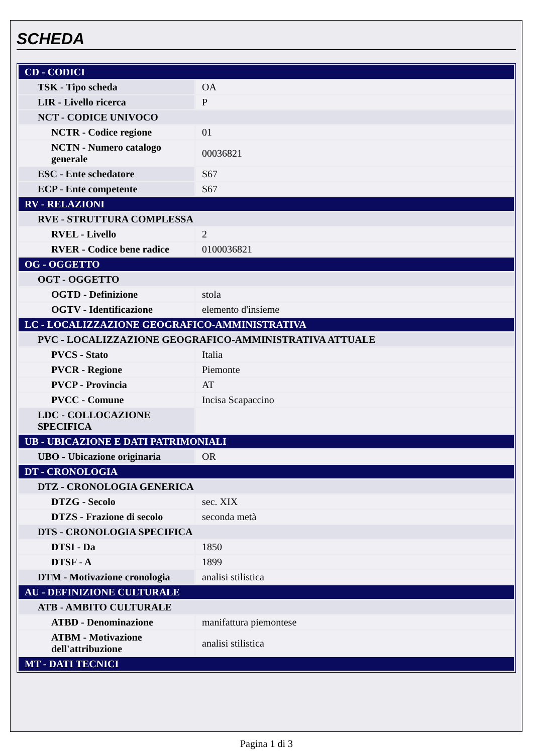SCHEDA
| CD - CODICI | |
| TSK - Tipo scheda | OA |
| LIR - Livello ricerca | P |
| NCT - CODICE UNIVOCO | |
| NCTR - Codice regione | 01 |
| NCTN - Numero catalogo generale | 00036821 |
| ESC - Ente schedatore | S67 |
| ECP - Ente competente | S67 |
| RV - RELAZIONI | |
| RVE - STRUTTURA COMPLESSA | |
| RVEL - Livello | 2 |
| RVER - Codice bene radice | 0100036821 |
| OG - OGGETTO | |
| OGT - OGGETTO | |
| OGTD - Definizione | stola |
| OGTV - Identificazione | elemento d'insieme |
| LC - LOCALIZZAZIONE GEOGRAFICO-AMMINISTRATIVA | |
| PVC - LOCALIZZAZIONE GEOGRAFICO-AMMINISTRATIVA ATTUALE | |
| PVCS - Stato | Italia |
| PVCR - Regione | Piemonte |
| PVCP - Provincia | AT |
| PVCC - Comune | Incisa Scapaccino |
| LDC - COLLOCAZIONE SPECIFICA | |
| UB - UBICAZIONE E DATI PATRIMONIALI | |
| UBO - Ubicazione originaria | OR |
| DT - CRONOLOGIA | |
| DTZ - CRONOLOGIA GENERICA | |
| DTZG - Secolo | sec. XIX |
| DTZS - Frazione di secolo | seconda metà |
| DTS - CRONOLOGIA SPECIFICA | |
| DTSI - Da | 1850 |
| DTSF - A | 1899 |
| DTM - Motivazione cronologia | analisi stilistica |
| AU - DEFINIZIONE CULTURALE | |
| ATB - AMBITO CULTURALE | |
| ATBD - Denominazione | manifattura piemontese |
| ATBM - Motivazione dell'attribuzione | analisi stilistica |
| MT - DATI TECNICI | |
Pagina 1 di 3